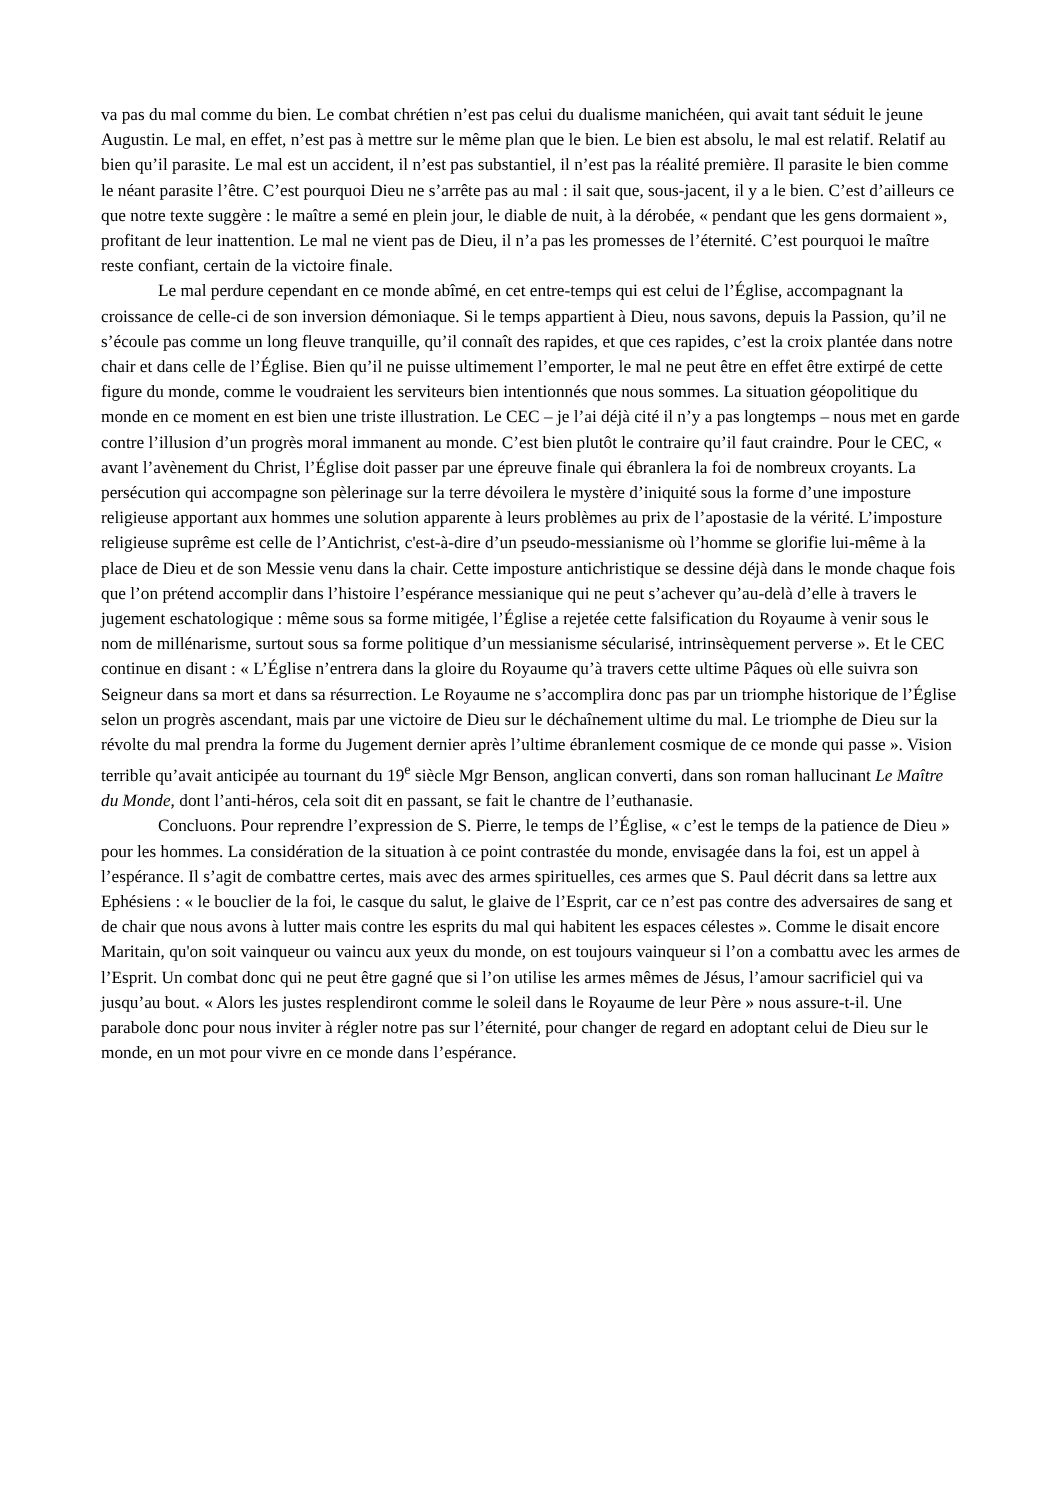va pas du mal comme du bien. Le combat chrétien n’est pas celui du dualisme manichéen, qui avait tant séduit le jeune Augustin. Le mal, en effet, n’est pas à mettre sur le même plan que le bien. Le bien est absolu, le mal est relatif. Relatif au bien qu’il parasite. Le mal est un accident, il n’est pas substantiel, il n’est pas la réalité première. Il parasite le bien comme le néant parasite l’être. C’est pourquoi Dieu ne s’arrête pas au mal : il sait que, sous-jacent, il y a le bien. C’est d’ailleurs ce que notre texte suggère : le maître a semé en plein jour, le diable de nuit, à la dérobée, « pendant que les gens dormaient », profitant de leur inattention. Le mal ne vient pas de Dieu, il n’a pas les promesses de l’éternité. C’est pourquoi le maître reste confiant, certain de la victoire finale.
Le mal perdure cependant en ce monde abîmé, en cet entre-temps qui est celui de l’Église, accompagnant la croissance de celle-ci de son inversion démoniaque. Si le temps appartient à Dieu, nous savons, depuis la Passion, qu’il ne s’écoule pas comme un long fleuve tranquille, qu’il connaît des rapides, et que ces rapides, c’est la croix plantée dans notre chair et dans celle de l’Église. Bien qu’il ne puisse ultimement l’emporter, le mal ne peut être en effet être extirpé de cette figure du monde, comme le voudraient les serviteurs bien intentionnés que nous sommes. La situation géopolitique du monde en ce moment en est bien une triste illustration. Le CEC – je l’ai déjà cité il n’y a pas longtemps – nous met en garde contre l’illusion d’un progrès moral immanent au monde. C’est bien plutôt le contraire qu’il faut craindre. Pour le CEC, « avant l’avènement du Christ, l’Église doit passer par une épreuve finale qui ébranlera la foi de nombreux croyants. La persécution qui accompagne son pèlerinage sur la terre dévoilera le mystère d’iniquité sous la forme d’une imposture religieuse apportant aux hommes une solution apparente à leurs problèmes au prix de l’apostasie de la vérité. L’imposture religieuse suprême est celle de l’Antichrist, c'est-à-dire d’un pseudo-messianisme où l’homme se glorifie lui-même à la place de Dieu et de son Messie venu dans la chair. Cette imposture antichristique se dessine déjà dans le monde chaque fois que l’on prétend accomplir dans l’histoire l’espérance messianique qui ne peut s’achever qu’au-delà d’elle à travers le jugement eschatologique : même sous sa forme mitigée, l’Église a rejetée cette falsification du Royaume à venir sous le nom de millénarisme, surtout sous sa forme politique d’un messianisme sécularisé, intrinsèquement perverse ». Et le CEC continue en disant : « L’Église n’entrera dans la gloire du Royaume qu’à travers cette ultime Pâques où elle suivra son Seigneur dans sa mort et dans sa résurrection. Le Royaume ne s’accomplira donc pas par un triomphe historique de l’Église selon un progrès ascendant, mais par une victoire de Dieu sur le déchaînement ultime du mal. Le triomphe de Dieu sur la révolte du mal prendra la forme du Jugement dernier après l’ultime ébranlement cosmique de ce monde qui passe ». Vision terrible qu’avait anticipée au tournant du 19<sup>e</sup> siècle Mgr Benson, anglican converti, dans son roman hallucinant Le Maître du Monde, dont l’anti-héros, cela soit dit en passant, se fait le chantre de l’euthanasie.
Concluons. Pour reprendre l’expression de S. Pierre, le temps de l’Église, « c’est le temps de la patience de Dieu » pour les hommes. La considération de la situation à ce point contrastée du monde, envisagée dans la foi, est un appel à l’espérance. Il s’agit de combattre certes, mais avec des armes spirituelles, ces armes que S. Paul décrit dans sa lettre aux Ephésiens : « le bouclier de la foi, le casque du salut, le glaive de l’Esprit, car ce n’est pas contre des adversaires de sang et de chair que nous avons à lutter mais contre les esprits du mal qui habitent les espaces célestes ». Comme le disait encore Maritain, qu'on soit vainqueur ou vaincu aux yeux du monde, on est toujours vainqueur si l’on a combattu avec les armes de l’Esprit. Un combat donc qui ne peut être gagné que si l’on utilise les armes mêmes de Jésus, l’amour sacrificiel qui va jusqu’au bout. « Alors les justes resplendiront comme le soleil dans le Royaume de leur Père » nous assure-t-il. Une parabole donc pour nous inviter à régler notre pas sur l’éternité, pour changer de regard en adoptant celui de Dieu sur le monde, en un mot pour vivre en ce monde dans l’espérance.